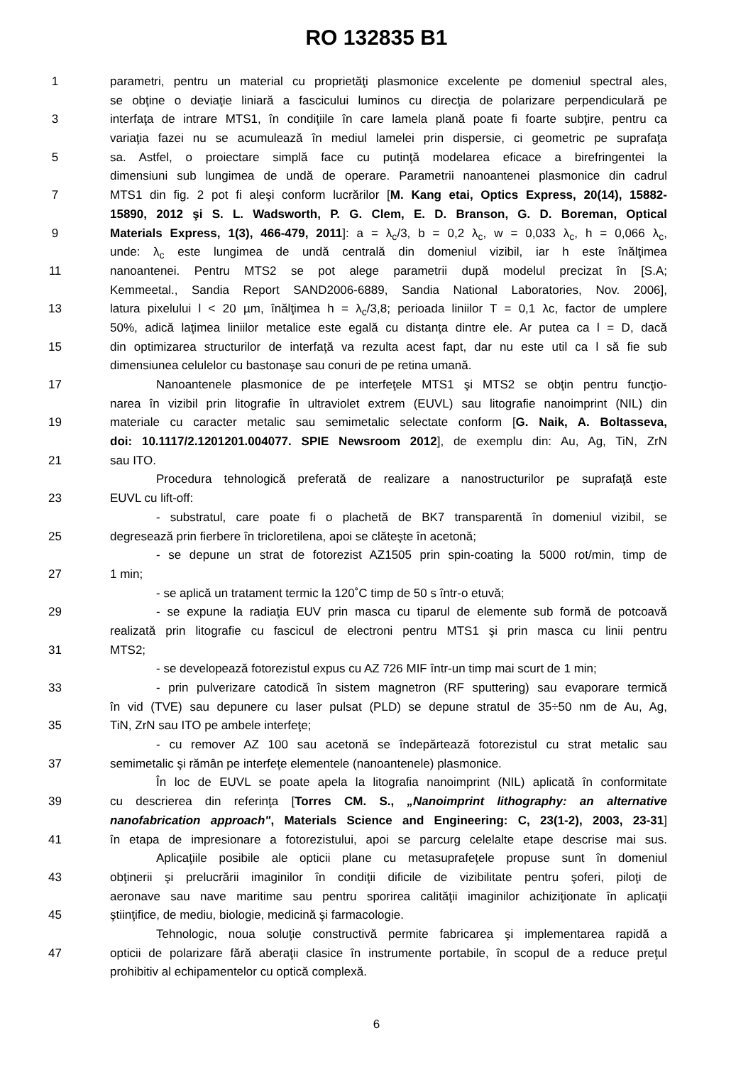RO 132835 B1
1 parametri, pentru un material cu proprietăţi plasmonice excelente pe domeniul spectral ales,
se obţine o deviaţie liniară a fascicului luminos cu direcţia de polarizare perpendiculară pe
3 interfaţa de intrare MTS1, în condiţiile în care lamela plană poate fi foarte subţire, pentru ca
variaţia fazei nu se acumulează în mediul lamelei prin dispersie, ci geometric pe suprafaţa
5 sa. Astfel, o proiectare simplă face cu putinţă modelarea eficace a birefringentei la
dimensiuni sub lungimea de undă de operare. Parametrii nanoantenei plasmonice din cadrul
7 MTS1 din fig. 2 pot fi aleşi conform lucrărilor [M. Kang etai, Optics Express, 20(14), 15882-
15890, 2012 şi S. L. Wadsworth, P. G. Clem, E. D. Branson, G. D. Boreman, Optical
9 Materials Express, 1(3), 466-479, 2011]: a = λ<sub>c</sub>/3, b = 0,2 λ<sub>c</sub>, w = 0,033 λ<sub>c</sub>, h = 0,066 λ<sub>c</sub>,
unde: λ<sub>c</sub> este lungimea de undă centrală din domeniul vizibil, iar h este înălţimea
11 nanoantenei. Pentru MTS2 se pot alege parametrii după modelul precizat în [S.A;
Kemmeetal., Sandia Report SAND2006-6889, Sandia National Laboratories, Nov. 2006],
13 latura pixelului l < 20 µm, înălţimea h = λ<sub>c</sub>/3,8; perioada liniilor T = 0,1 λc, factor de umplere
50%, adică laţimea liniilor metalice este egală cu distanţa dintre ele. Ar putea ca l = D, dacă
15 din optimizarea structurilor de interfaţă va rezulta acest fapt, dar nu este util ca l să fie sub
dimensiunea celulelor cu bastonaşe sau conuri de pe retina umană.
17 Nanoantenele plasmonice de pe interfeţele MTS1 şi MTS2 se obţin pentru funcţio-
narea în vizibil prin litografie în ultraviolet extrem (EUVL) sau litografie nanoimprint (NIL) din
19 materiale cu caracter metalic sau semimetalic selectate conform [G. Naik, A. Boltasseva,
doi: 10.1117/2.1201201.004077. SPIE Newsroom 2012], de exemplu din: Au, Ag, TiN, ZrN
21 sau ITO.
Procedura tehnologică preferată de realizare a nanostructurilor pe suprafaţă este
23 EUVL cu lift-off:
- substratul, care poate fi o plachetă de BK7 transparentă în domeniul vizibil, se
25 degresează prin fierbere în tricloretilena, apoi se clăteşte în acetonă;
- se depune un strat de fotorezist AZ1505 prin spin-coating la 5000 rot/min, timp de
27 1 min;
- se aplică un tratament termic la 120˚C timp de 50 s într-o etuvă;
29 - se expune la radiaţia EUV prin masca cu tiparul de elemente sub formă de potcoavă
realizată prin litografie cu fascicul de electroni pentru MTS1 şi prin masca cu linii pentru
31 MTS2;
- se developează fotorezistul expus cu AZ 726 MIF într-un timp mai scurt de 1 min;
33 - prin pulverizare catodică în sistem magnetron (RF sputtering) sau evaporare termică
în vid (TVE) sau depunere cu laser pulsat (PLD) se depune stratul de 35÷50 nm de Au, Ag,
35 TiN, ZrN sau ITO pe ambele interfeţe;
- cu remover AZ 100 sau acetonă se îndepărtează fotorezistul cu strat metalic sau
37 semimetalic şi rămân pe interfeţe elementele (nanoantenele) plasmonice.
În loc de EUVL se poate apela la litografia nanoimprint (NIL) aplicată în conformitate
39 cu descrierea din referinţa [Torres CM. S., „Nanoimprint lithography: an alternative
nanofabrication approach", Materials Science and Engineering: C, 23(1-2), 2003, 23-31]
41 în etapa de impresionare a fotorezistului, apoi se parcurg celelalte etape descrise mai sus.
Aplicaţiile posibile ale opticii plane cu metasuprafeţele propuse sunt în domeniul
43 obţinerii şi prelucrării imaginilor în condiţii dificile de vizibilitate pentru şoferi, piloţi de
aeronave sau nave maritime sau pentru sporirea calităţii imaginilor achiziţionate în aplicaţii
45 ştiinţifice, de mediu, biologie, medicină şi farmacologie.
Tehnologic, noua soluţie constructivă permite fabricarea şi implementarea rapidă a
47 opticii de polarizare fără aberaţii clasice în instrumente portabile, în scopul de a reduce preţul
prohibitiv al echipamentelor cu optică complexă.
6